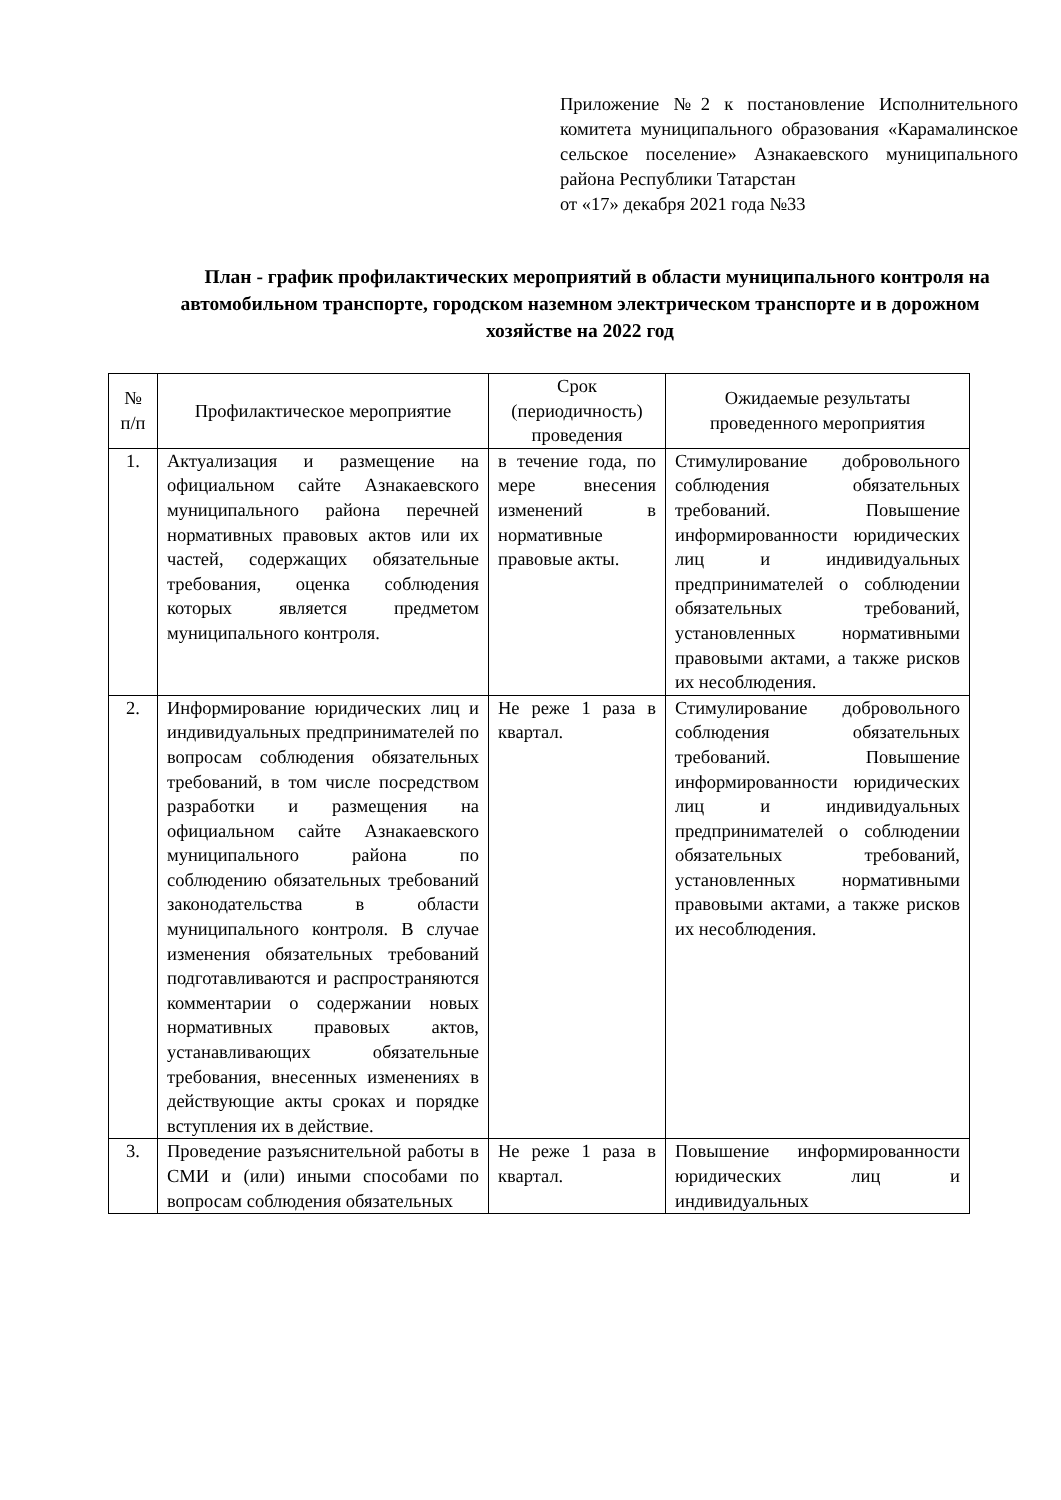Приложение №2 к постановление Исполнительного комитета муниципального образования «Карамалинское сельское поселение» Азнакаевского муниципального района Республики Татарстан
от «17» декабря 2021 года №33
План - график профилактических мероприятий в области муниципального контроля на автомобильном транспорте, городском наземном электрическом транспорте и в дорожном хозяйстве на 2022 год
| № п/п | Профилактическое мероприятие | Срок (периодичность) проведения | Ожидаемые результаты проведенного мероприятия |
| --- | --- | --- | --- |
| 1. | Актуализация и размещение на официальном сайте Азнакаевского муниципального района перечней нормативных правовых актов или их частей, содержащих обязательные требования, оценка соблюдения которых является предметом муниципального контроля. | в течение года, по мере внесения изменений в нормативные правовые акты. | Стимулирование добровольного соблюдения обязательных требований. Повышение информированности юридических лиц и индивидуальных предпринимателей о соблюдении обязательных требований, установленных нормативными правовыми актами, а также рисков их несоблюдения. |
| 2. | Информирование юридических лиц и индивидуальных предпринимателей по вопросам соблюдения обязательных требований, в том числе посредством разработки и размещения на официальном сайте Азнакаевского муниципального района по соблюдению обязательных требований законодательства в области муниципального контроля. В случае изменения обязательных требований подготавливаются и распространяются комментарии о содержании новых нормативных правовых актов, устанавливающих обязательные требования, внесенных изменениях в действующие акты сроках и порядке вступления их в действие. | Не реже 1 раза в квартал. | Стимулирование добровольного соблюдения обязательных требований. Повышение информированности юридических лиц и индивидуальных предпринимателей о соблюдении обязательных требований, установленных нормативными правовыми актами, а также рисков их несоблюдения. |
| 3. | Проведение разъяснительной работы в СМИ и (или) иными способами по вопросам соблюдения обязательных | Не реже 1 раза в квартал. | Повышение информированности юридических лиц и индивидуальных |